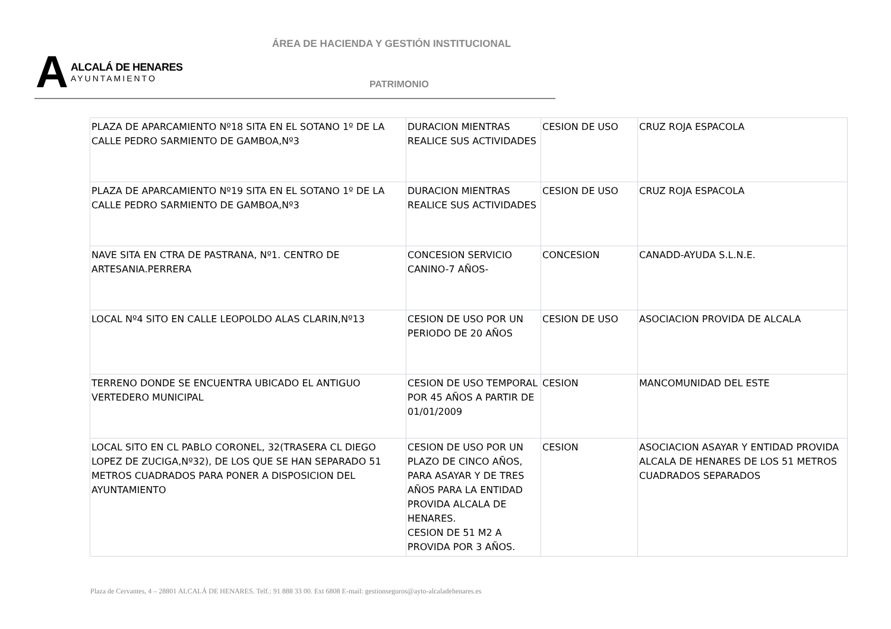ÁREA DE HACIENDA Y GESTIÓN INSTITUCIONAL
A
ALCALÁ DE HENARES
AYUNTAMIENTO
PATRIMONIO
| PLAZA DE APARCAMIENTO Nº18 SITA EN EL SOTANO 1º DE LA CALLE PEDRO SARMIENTO DE GAMBOA,Nº3 | DURACION MIENTRAS REALICE SUS ACTIVIDADES | CESION DE USO | CRUZ ROJA ESPACOLA |
| PLAZA DE APARCAMIENTO Nº19 SITA EN EL SOTANO 1º DE LA CALLE PEDRO SARMIENTO DE GAMBOA,Nº3 | DURACION MIENTRAS REALICE SUS ACTIVIDADES | CESION DE USO | CRUZ ROJA ESPACOLA |
| NAVE SITA EN CTRA DE PASTRANA, Nº1. CENTRO DE ARTESANIA.PERRERA | CONCESION SERVICIO CANINO-7 AÑOS- | CONCESION | CANADD-AYUDA S.L.N.E. |
| LOCAL Nº4 SITO EN CALLE LEOPOLDO ALAS CLARIN,Nº13 | CESION DE USO POR UN PERIODO DE 20 AÑOS | CESION DE USO | ASOCIACION PROVIDA DE ALCALA |
| TERRENO DONDE SE ENCUENTRA UBICADO EL ANTIGUO VERTEDERO MUNICIPAL | CESION DE USO TEMPORAL POR 45 AÑOS A PARTIR DE 01/01/2009 | CESION | MANCOMUNIDAD DEL ESTE |
| LOCAL SITO EN CL PABLO CORONEL, 32(TRASERA CL DIEGO LOPEZ DE ZUCIGA,Nº32), DE LOS QUE SE HAN SEPARADO 51 METROS CUADRADOS PARA PONER A DISPOSICION DEL AYUNTAMIENTO | CESION DE USO POR UN PLAZO DE CINCO AÑOS, PARA ASAYAR Y DE TRES AÑOS PARA LA ENTIDAD PROVIDA ALCALA DE HENARES. CESION DE 51 M2 A PROVIDA POR 3 AÑOS. | CESION | ASOCIACION ASAYAR Y ENTIDAD PROVIDA ALCALA DE HENARES DE LOS 51 METROS CUADRADOS SEPARADOS |
Plaza de Cervantes, 4 – 28801 ALCALÁ DE HENARES. Telf.: 91 888 33 00. Ext 6808 E-mail: gestionseguros@ayto-alcaladehenares.es